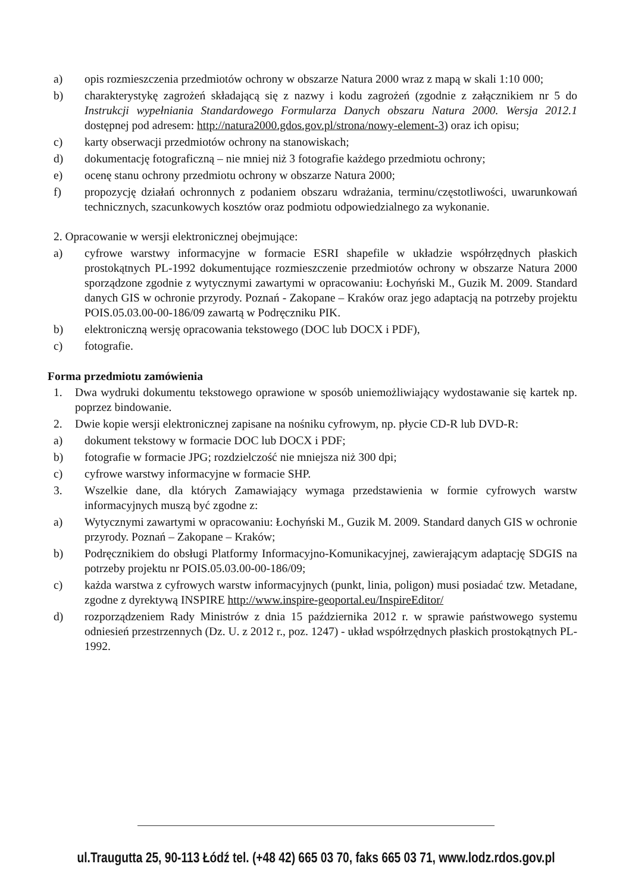a) opis rozmieszczenia przedmiotów ochrony w obszarze Natura 2000 wraz z mapą w skali 1:10 000;
b) charakterystykę zagrożeń składającą się z nazwy i kodu zagrożeń (zgodnie z załącznikiem nr 5 do Instrukcji wypełniania Standardowego Formularza Danych obszaru Natura 2000. Wersja 2012.1 dostępnej pod adresem: http://natura2000.gdos.gov.pl/strona/nowy-element-3) oraz ich opisu;
c) karty obserwacji przedmiotów ochrony na stanowiskach;
d) dokumentację fotograficzną – nie mniej niż 3 fotografie każdego przedmiotu ochrony;
e) ocenę stanu ochrony przedmiotu ochrony w obszarze Natura 2000;
f) propozycję działań ochronnych z podaniem obszaru wdrażania, terminu/częstotliwości, uwarunkowań technicznych, szacunkowych kosztów oraz podmiotu odpowiedzialnego za wykonanie.
2. Opracowanie w wersji elektronicznej obejmujące:
a) cyfrowe warstwy informacyjne w formacie ESRI shapefile w układzie współrzędnych płaskich prostokątnych PL-1992 dokumentujące rozmieszczenie przedmiotów ochrony w obszarze Natura 2000 sporządzone zgodnie z wytycznymi zawartymi w opracowaniu: Łochyński M., Guzik M. 2009. Standard danych GIS w ochronie przyrody. Poznań - Zakopane – Kraków oraz jego adaptacją na potrzeby projektu POIS.05.03.00-00-186/09 zawartą w Podręczniku PIK.
b) elektroniczną wersję opracowania tekstowego (DOC lub DOCX i PDF),
c) fotografie.
Forma przedmiotu zamówienia
1. Dwa wydruki dokumentu tekstowego oprawione w sposób uniemożliwiający wydostawanie się kartek np. poprzez bindowanie.
2. Dwie kopie wersji elektronicznej zapisane na nośniku cyfrowym, np. płycie CD-R lub DVD-R:
a) dokument tekstowy w formacie DOC lub DOCX i PDF;
b) fotografie w formacie JPG; rozdzielczość nie mniejsza niż 300 dpi;
c) cyfrowe warstwy informacyjne w formacie SHP.
3. Wszelkie dane, dla których Zamawiający wymaga przedstawienia w formie cyfrowych warstw informacyjnych muszą być zgodne z:
a) Wytycznymi zawartymi w opracowaniu: Łochyński M., Guzik M. 2009. Standard danych GIS w ochronie przyrody. Poznań – Zakopane – Kraków;
b) Podręcznikiem do obsługi Platformy Informacyjno-Komunikacyjnej, zawierającym adaptację SDGIS na potrzeby projektu nr POIS.05.03.00-00-186/09;
c) każda warstwa z cyfrowych warstw informacyjnych (punkt, linia, poligon) musi posiadać tzw. Metadane, zgodne z dyrektywą INSPIRE http://www.inspire-geoportal.eu/InspireEditor/
d) rozporządzeniem Rady Ministrów z dnia 15 października 2012 r. w sprawie państwowego systemu odniesień przestrzennych (Dz. U. z 2012 r., poz. 1247) - układ współrzędnych płaskich prostokątnych PL-1992.
ul.Traugutta 25, 90-113 Łódź tel. (+48 42) 665 03 70, faks 665 03 71, www.lodz.rdos.gov.pl